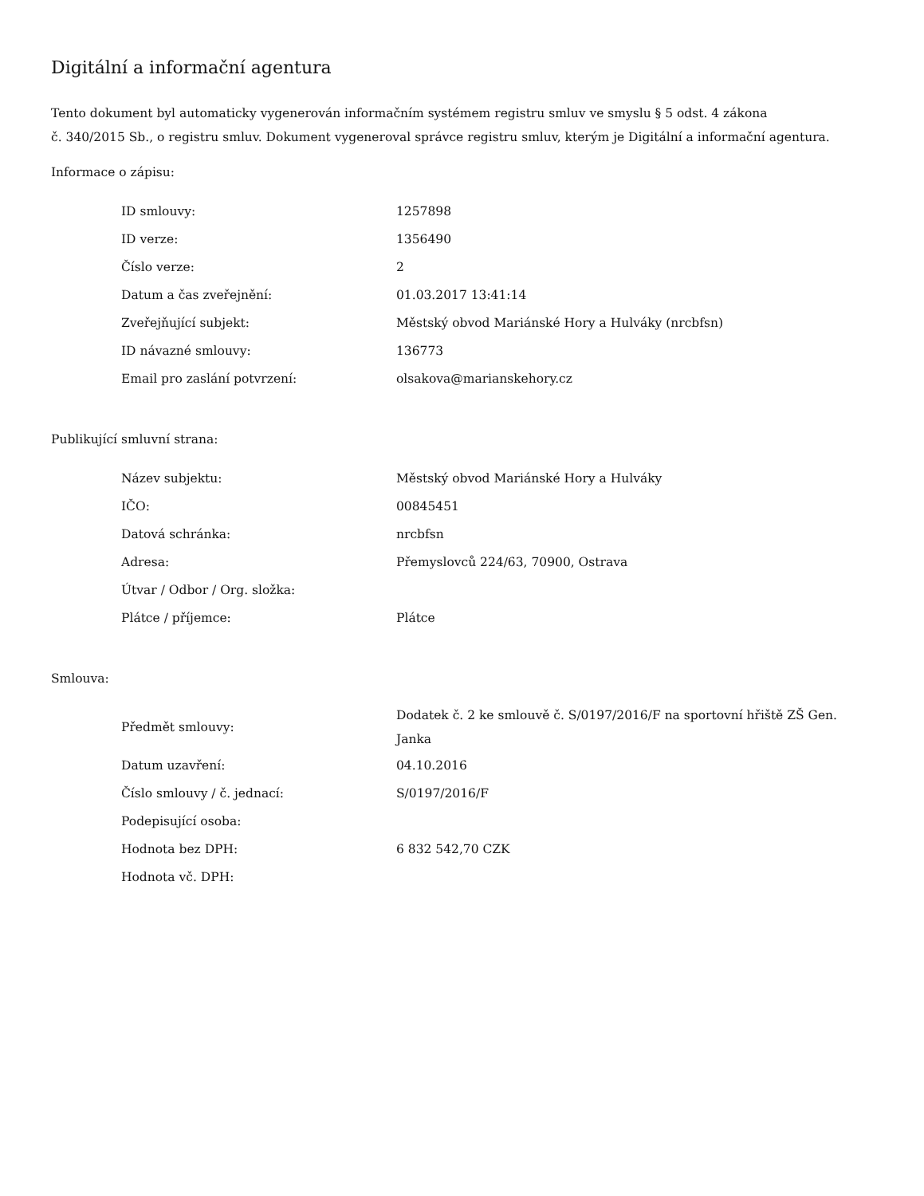Digitální a informační agentura
Tento dokument byl automaticky vygenerován informačním systémem registru smluv ve smyslu § 5 odst. 4 zákona
č. 340/2015 Sb., o registru smluv. Dokument vygeneroval správce registru smluv, kterým je Digitální a informační agentura.
Informace o zápisu:
| ID smlouvy: | 1257898 |
| ID verze: | 1356490 |
| Číslo verze: | 2 |
| Datum a čas zveřejnění: | 01.03.2017 13:41:14 |
| Zveřejňující subjekt: | Městský obvod Mariánské Hory a Hulváky (nrcbfsn) |
| ID návazné smlouvy: | 136773 |
| Email pro zaslání potvrzení: | olsakova@marianskehory.cz |
Publikující smluvní strana:
| Název subjektu: | Městský obvod Mariánské Hory a Hulváky |
| IČO: | 00845451 |
| Datová schránka: | nrcbfsn |
| Adresa: | Přemyslovců 224/63, 70900, Ostrava |
| Útvar / Odbor / Org. složka: | |
| Plátce / příjemce: | Plátce |
Smlouva:
| Předmět smlouvy: | Dodatek č. 2 ke smlouvě č. S/0197/2016/F na sportovní hřiště ZŠ Gen. Janka |
| Datum uzavření: | 04.10.2016 |
| Číslo smlouvy / č. jednací: | S/0197/2016/F |
| Podepisující osoba: | |
| Hodnota bez DPH: | 6 832 542,70 CZK |
| Hodnota vč. DPH: | |